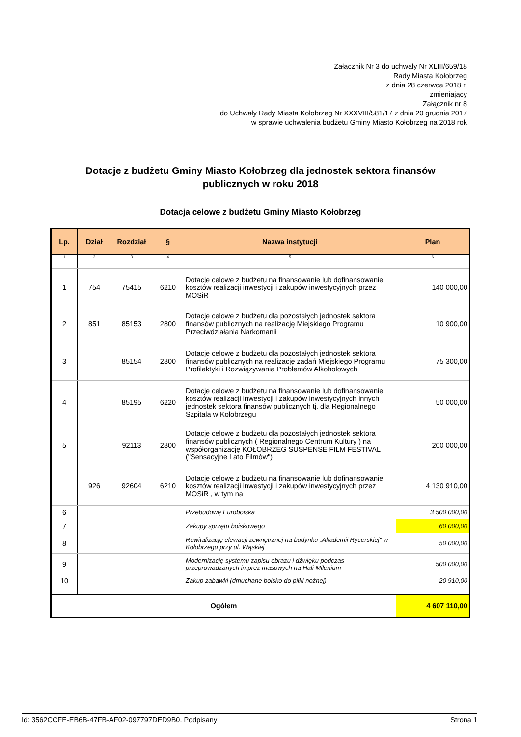Załącznik Nr 3 do uchwały Nr XLIII/659/18
Rady Miasta Kołobrzeg
z dnia 28 czerwca 2018 r.
zmieniający
Załącznik nr 8
do Uchwały Rady Miasta Kołobrzeg Nr XXXVIII/581/17 z dnia 20 grudnia 2017
w sprawie uchwalenia budżetu Gminy Miasto Kołobrzeg na 2018 rok
Dotacje z budżetu Gminy Miasto Kołobrzeg dla jednostek sektora finansów
publicznych w roku 2018
Dotacja celowe z budżetu Gminy Miasto Kołobrzeg
| Lp. | Dział | Rozdział | § | Nazwa instytucji | Plan |
| --- | --- | --- | --- | --- | --- |
| 1 | 2 | 3 | 4 | 5 | 6 |
| 1 | 754 | 75415 | 6210 | Dotacje celowe z budżetu na finansowanie lub dofinansowanie kosztów realizacji inwestycji i zakupów inwestycyjnych przez MOSiR | 140 000,00 |
| 2 | 851 | 85153 | 2800 | Dotacje celowe z budżetu dla pozostałych jednostek sektora finansów publicznych na realizację Miejskiego Programu Przeciwdziałania Narkomanii | 10 900,00 |
| 3 | | 85154 | 2800 | Dotacje celowe z budżetu dla pozostałych jednostek sektora finansów publicznych na realizację zadań Miejskiego Programu Profilaktyki i Rozwiązywania Problemów Alkoholowych | 75 300,00 |
| 4 | | 85195 | 6220 | Dotacje celowe z budżetu na finansowanie lub dofinansowanie kosztów realizacji inwestycji i zakupów inwestycyjnych innych jednostek sektora finansów publicznych tj. dla Regionalnego Szpitala w Kołobrzegu | 50 000,00 |
| 5 | | 92113 | 2800 | Dotacje celowe z budżetu dla pozostałych jednostek sektora finansów publicznych ( Regionalnego Centrum Kultury ) na współorganizację KOŁOBRZEG SUSPENSE FILM FESTIVAL ("Sensacyjne Lato Filmów") | 200 000,00 |
| | 926 | 92604 | 6210 | Dotacje celowe z budżetu na finansowanie lub dofinansowanie kosztów realizacji inwestycji i zakupów inwestycyjnych przez MOSiR , w tym na | 4 130 910,00 |
| 6 | | | | Przebudowę Euroboiska | 3 500 000,00 |
| 7 | | | | Zakupy sprzętu boiskowego | 60 000,00 |
| 8 | | | | Rewitalizację elewacji zewnętrznej na budynku „Akademii Rycerskiej" w Kołobrzegu przy ul. Wąskiej | 50 000,00 |
| 9 | | | | Modernizację systemu zapisu obrazu i dźwięku podczas przeprowadzanych imprez masowych na Hali Milenium | 500 000,00 |
| 10 | | | | Zakup zabawki (dmuchane boisko do piłki nożnej) | 20 910,00 |
| Ogółem | | | | | 4 607 110,00 |
Id: 3562CCFE-EB6B-47FB-AF02-097797DED9B0. Podpisany Strona 1